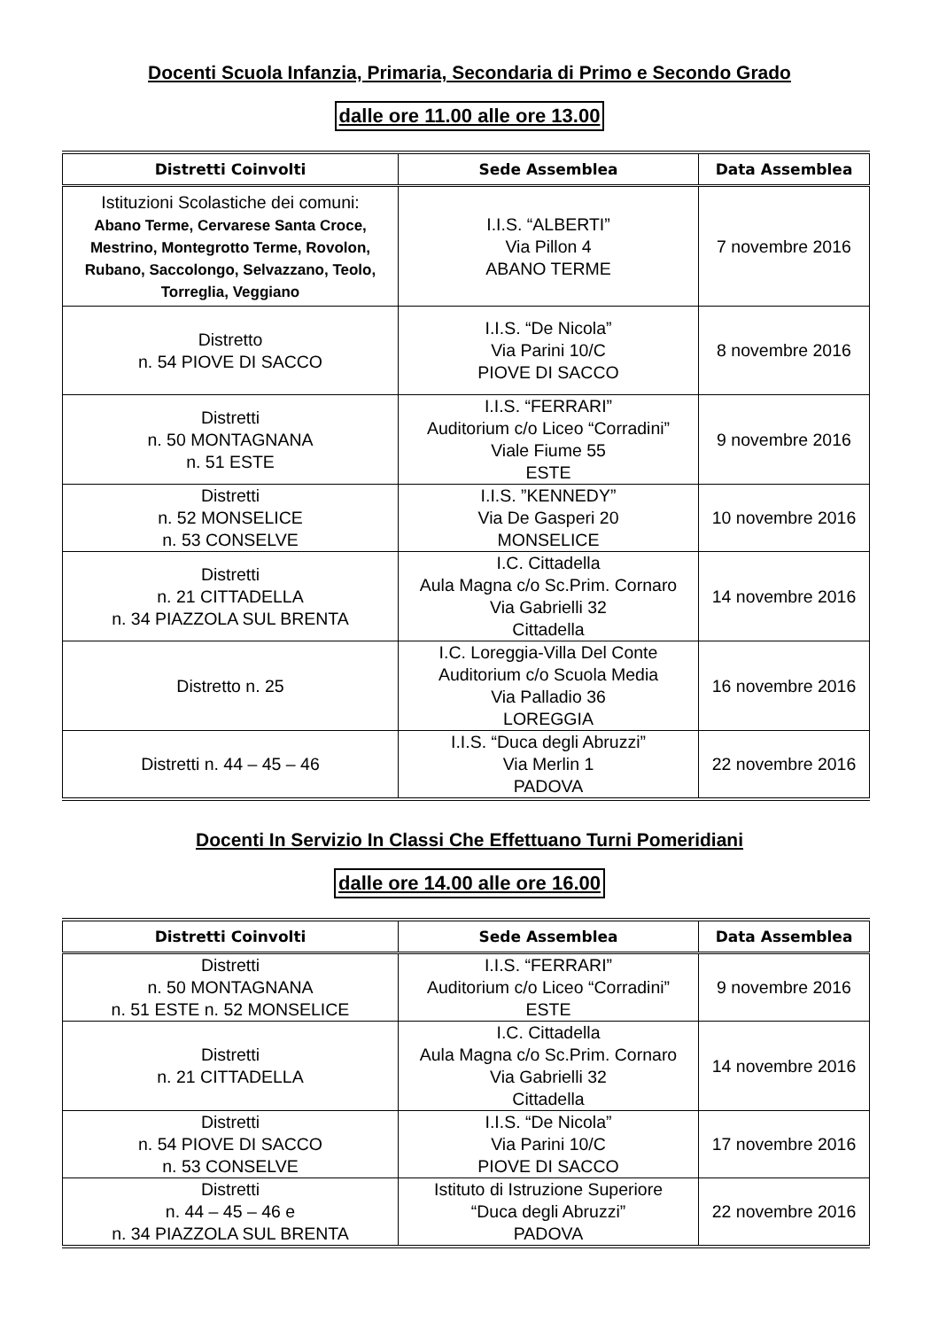Docenti Scuola Infanzia, Primaria, Secondaria di Primo e Secondo Grado
dalle ore 11.00 alle ore 13.00
| Distretti Coinvolti | Sede Assemblea | Data Assemblea |
| --- | --- | --- |
| Istituzioni Scolastiche dei comuni: Abano Terme, Cervarese Santa Croce, Mestrino, Montegrotto Terme, Rovolon, Rubano, Saccolongo, Selvazzano, Teolo, Torreglia, Veggiano | I.I.S. “ALBERTI” Via Pillon 4 ABANO TERME | 7 novembre 2016 |
| Distretto n. 54 PIOVE DI SACCO | I.I.S. “De Nicola” Via Parini 10/C PIOVE DI SACCO | 8 novembre 2016 |
| Distretti n. 50 MONTAGNANA n. 51 ESTE | I.I.S. “FERRARI” Auditorium c/o Liceo “Corradini” Viale Fiume 55 ESTE | 9 novembre 2016 |
| Distretti n. 52 MONSELICE n. 53 CONSELVE | I.I.S. ”KENNEDY” Via De Gasperi 20 MONSELICE | 10 novembre 2016 |
| Distretti n. 21 CITTADELLA n. 34 PIAZZOLA SUL BRENTA | I.C. Cittadella Aula Magna c/o Sc.Prim. Cornaro Via Gabrielli 32 Cittadella | 14 novembre 2016 |
| Distretto n. 25 | I.C. Loreggia-Villa Del Conte Auditorium c/o Scuola Media Via Palladio 36 LOREGGIA | 16 novembre 2016 |
| Distretti n. 44 – 45 – 46 | I.I.S. “Duca degli Abruzzi” Via Merlin 1 PADOVA | 22 novembre 2016 |
Docenti In Servizio In Classi Che Effettuano Turni Pomeridiani
dalle ore 14.00 alle ore 16.00
| Distretti Coinvolti | Sede Assemblea | Data Assemblea |
| --- | --- | --- |
| Distretti n. 50 MONTAGNANA n. 51 ESTE n. 52 MONSELICE | I.I.S. “FERRARI” Auditorium c/o Liceo “Corradini” ESTE | 9 novembre 2016 |
| Distretti n. 21 CITTADELLA | I.C. Cittadella Aula Magna c/o Sc.Prim. Cornaro Via Gabrielli 32 Cittadella | 14 novembre 2016 |
| Distretti n. 54 PIOVE DI SACCO n. 53 CONSELVE | I.I.S. “De Nicola” Via Parini 10/C PIOVE DI SACCO | 17 novembre 2016 |
| Distretti n. 44 – 45 – 46 e n. 34 PIAZZOLA SUL BRENTA | Istituto di Istruzione Superiore “Duca degli Abruzzi” PADOVA | 22 novembre 2016 |